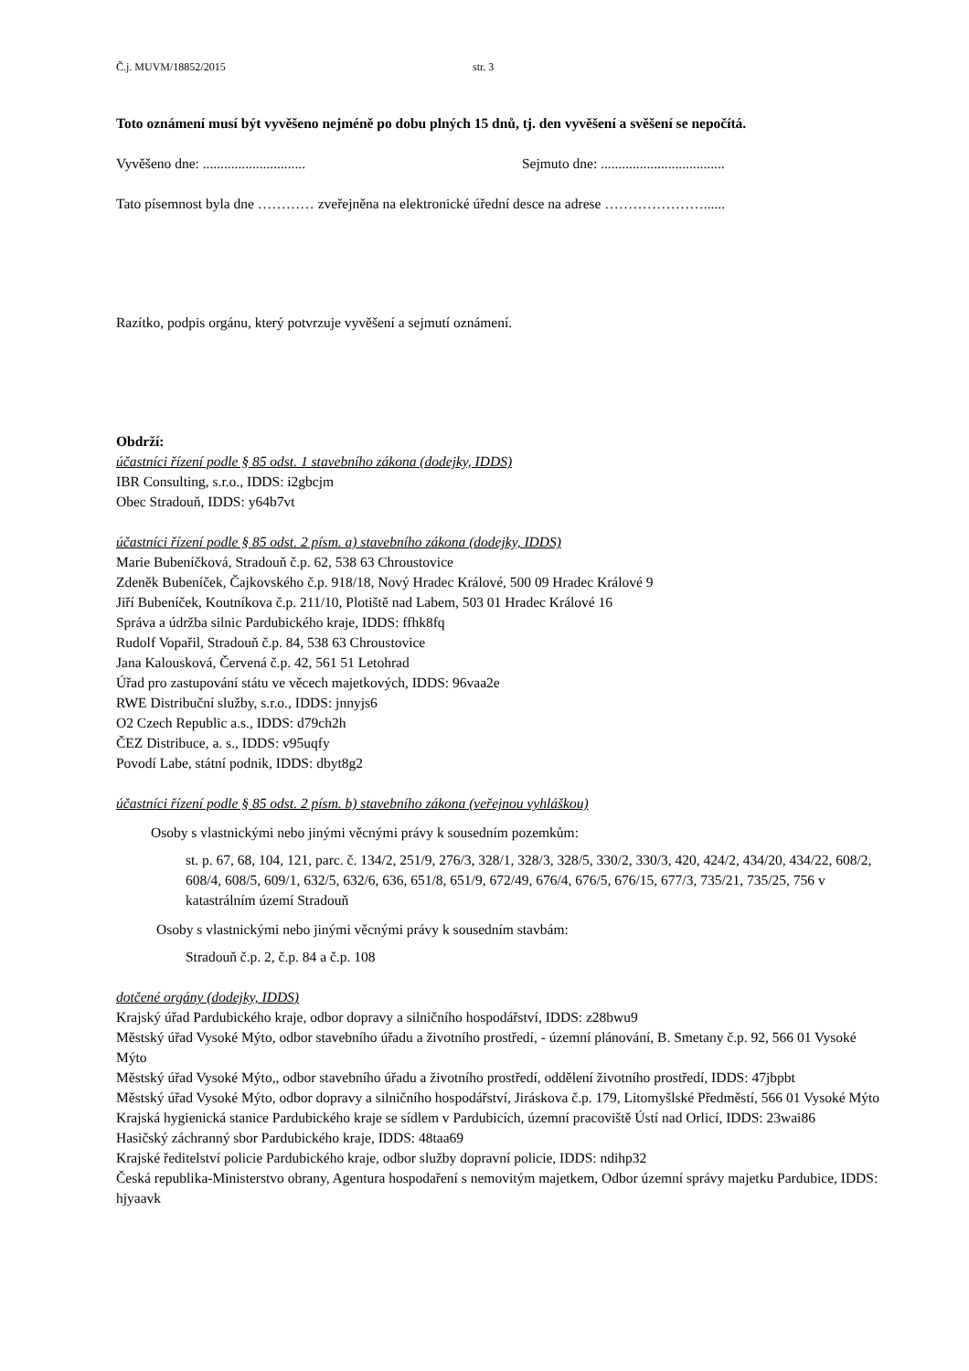Č.j. MUVM/18852/2015 str. 3
Toto oznámení musí být vyvěšeno nejméně po dobu plných 15 dnů, tj. den vyvěšení a svěšení se nepočítá.
Vyvěšeno dne: ............................. Sejmuto dne: ...................................
Tato písemnost byla dne ………… zveřejněna na elektronické úřední desce na adrese …………………......
Razítko, podpis orgánu, který potvrzuje vyvěšení a sejmutí oznámení.
Obdrží:
účastníci řízení podle § 85 odst. 1 stavebního zákona (dodejky, IDDS)
IBR Consulting, s.r.o., IDDS: i2gbcjm
Obec Stradouň, IDDS: y64b7vt
účastníci řízení podle § 85 odst. 2 písm. a) stavebního zákona (dodejky, IDDS)
Marie Bubeníčková, Stradouň č.p. 62, 538 63 Chroustovice
Zdeněk Bubeníček, Čajkovského č.p. 918/18, Nový Hradec Králové, 500 09 Hradec Králové 9
Jiří Bubeníček, Koutníkova č.p. 211/10, Plotiště nad Labem, 503 01 Hradec Králové 16
Správa a údržba silnic Pardubického kraje, IDDS: ffhk8fq
Rudolf Vopařil, Stradouň č.p. 84, 538 63 Chroustovice
Jana Kalousková, Červená č.p. 42, 561 51 Letohrad
Úřad pro zastupování státu ve věcech majetkových, IDDS: 96vaa2e
RWE Distribuční služby, s.r.o., IDDS: jnnyjs6
O2 Czech Republic a.s., IDDS: d79ch2h
ČEZ Distribuce, a. s., IDDS: v95uqfy
Povodí Labe, státní podnik, IDDS: dbyt8g2
účastníci řízení podle § 85 odst. 2 písm. b) stavebního zákona (veřejnou vyhláškou)
Osoby s vlastnickými nebo jinými věcnými právy k sousedním pozemkům:
st. p. 67, 68, 104, 121, parc. č. 134/2, 251/9, 276/3, 328/1, 328/3, 328/5, 330/2, 330/3, 420, 424/2, 434/20, 434/22, 608/2, 608/4, 608/5, 609/1, 632/5, 632/6, 636, 651/8, 651/9, 672/49, 676/4, 676/5, 676/15, 677/3, 735/21, 735/25, 756 v katastrálním území Stradouň
Osoby s vlastnickými nebo jinými věcnými právy k sousedním stavbám:
Stradouň č.p. 2, č.p. 84 a č.p. 108
dotčené orgány (dodejky, IDDS)
Krajský úřad Pardubického kraje, odbor dopravy a silničního hospodářství, IDDS: z28bwu9
Městský úřad Vysoké Mýto, odbor stavebního úřadu a životního prostředí, - územní plánování, B. Smetany č.p. 92, 566 01 Vysoké Mýto
Městský úřad Vysoké Mýto,, odbor stavebního úřadu a životního prostředí, oddělení životního prostředí, IDDS: 47jbpbt
Městský úřad Vysoké Mýto, odbor dopravy a silničního hospodářství, Jiráskova č.p. 179, Litomyšlské Předměstí, 566 01 Vysoké Mýto
Krajská hygienická stanice Pardubického kraje se sídlem v Pardubicích, územní pracoviště Ústí nad Orlicí, IDDS: 23wai86
Hasičský záchranný sbor Pardubického kraje, IDDS: 48taa69
Krajské ředitelství policie Pardubického kraje, odbor služby dopravní policie, IDDS: ndihp32
Česká republika-Ministerstvo obrany, Agentura hospodaření s nemovitým majetkem, Odbor územní správy majetku Pardubice, IDDS: hjyaavk